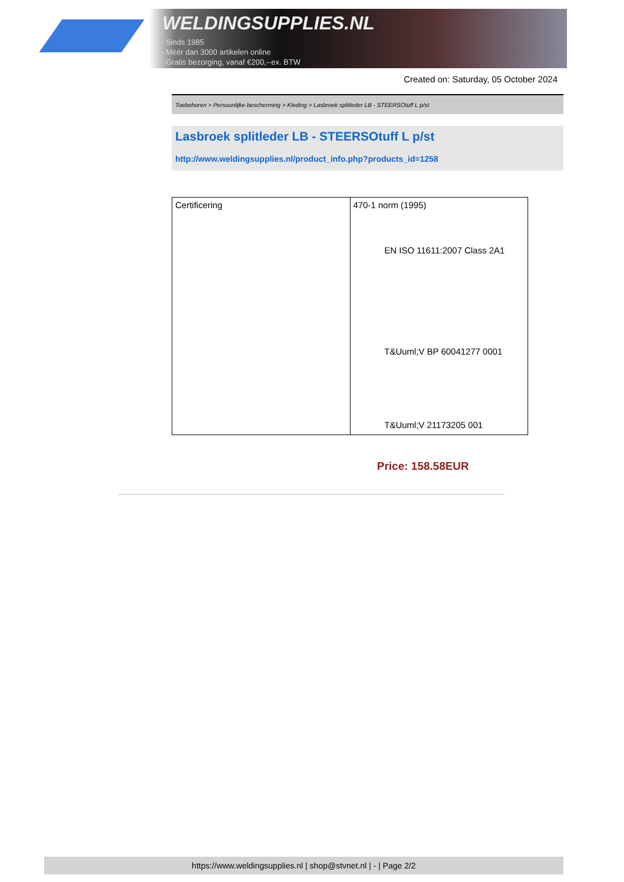WELDINGSUPPLIES.NL
- Sinds 1985
- Méér dan 3000 artikelen online
- Gratis bezorging, vanaf €200,--ex. BTW
Created on: Saturday, 05 October 2024
Toebehoren > Persoonlijke bescherming > Kleding > Lasbroek splitleder LB - STEERSOtuff L p/st
Lasbroek splitleder LB - STEERSOtuff L p/st
http://www.weldingsupplies.nl/product_info.php?products_id=1258
| Certificering | 470-1 norm (1995) EN ISO 11611:2007 Class 2A1 T&Uuml;V BP 60041277 0001 T&Uuml;V 21173205 001 |
Price: 158.58EUR
https://www.weldingsupplies.nl | shop@stvnet.nl | - | Page 2/2